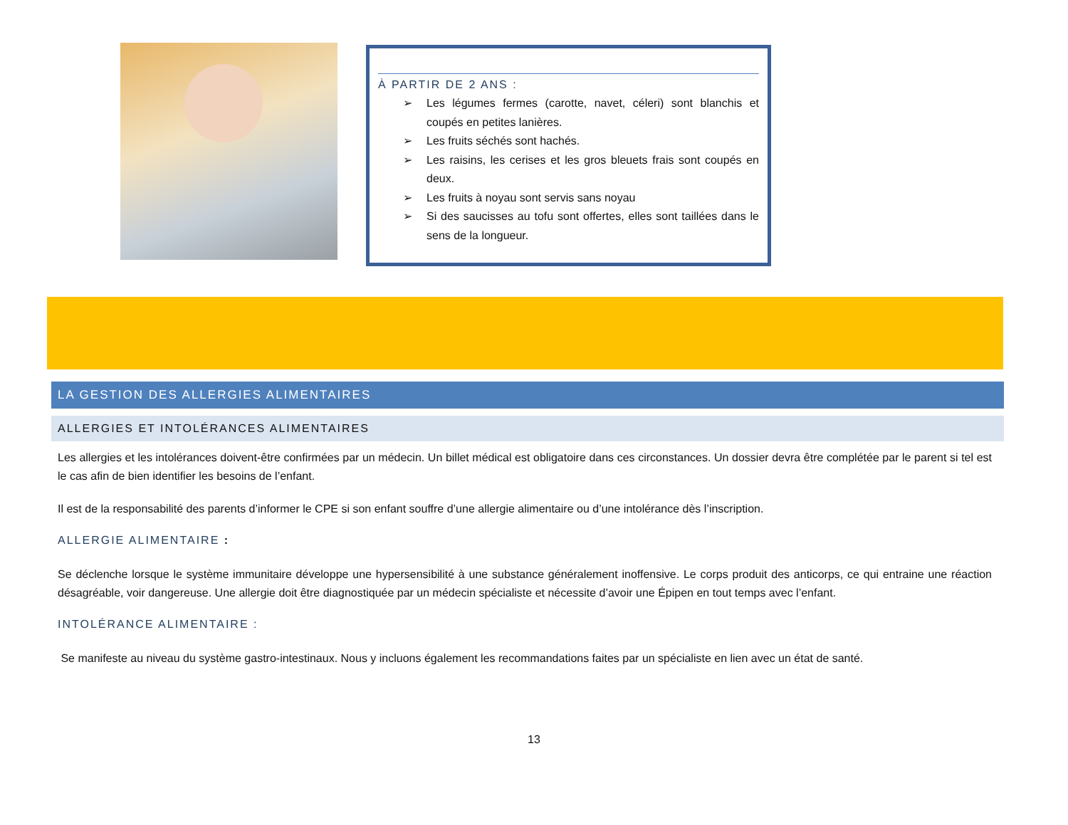À PARTIR DE 2 ANS :
➢ Les légumes fermes (carotte, navet, céleri) sont blanchis et coupés en petites lanières.
➢ Les fruits séchés sont hachés.
➢ Les raisins, les cerises et les gros bleuets frais sont coupés en deux.
➢ Les fruits à noyau sont servis sans noyau
➢ Si des saucisses au tofu sont offertes, elles sont taillées dans le sens de la longueur.
LA GESTION DES ALLERGIES ALIMENTAIRES
ALLERGIES ET INTOLÉRANCES ALIMENTAIRES
Les allergies et les intolérances doivent-être confirmées par un médecin. Un billet médical est obligatoire dans ces circonstances. Un dossier devra être complétée par le parent si tel est le cas afin de bien identifier les besoins de l’enfant.
Il est de la responsabilité des parents d’informer le CPE si son enfant souffre d’une allergie alimentaire ou d’une intolérance dès l’inscription.
ALLERGIE ALIMENTAIRE :
Se déclenche lorsque le système immunitaire développe une hypersensibilité à une substance généralement inoffensive. Le corps produit des anticorps, ce qui entraine une réaction désagréable, voir dangereuse. Une allergie doit être diagnostiquée par un médecin spécialiste et nécessite d’avoir une Épipen en tout temps avec l’enfant.
INTOLÉRANCE ALIMENTAIRE :
Se manifeste au niveau du système gastro-intestinaux. Nous y incluons également les recommandations faites par un spécialiste en lien avec un état de santé.
13